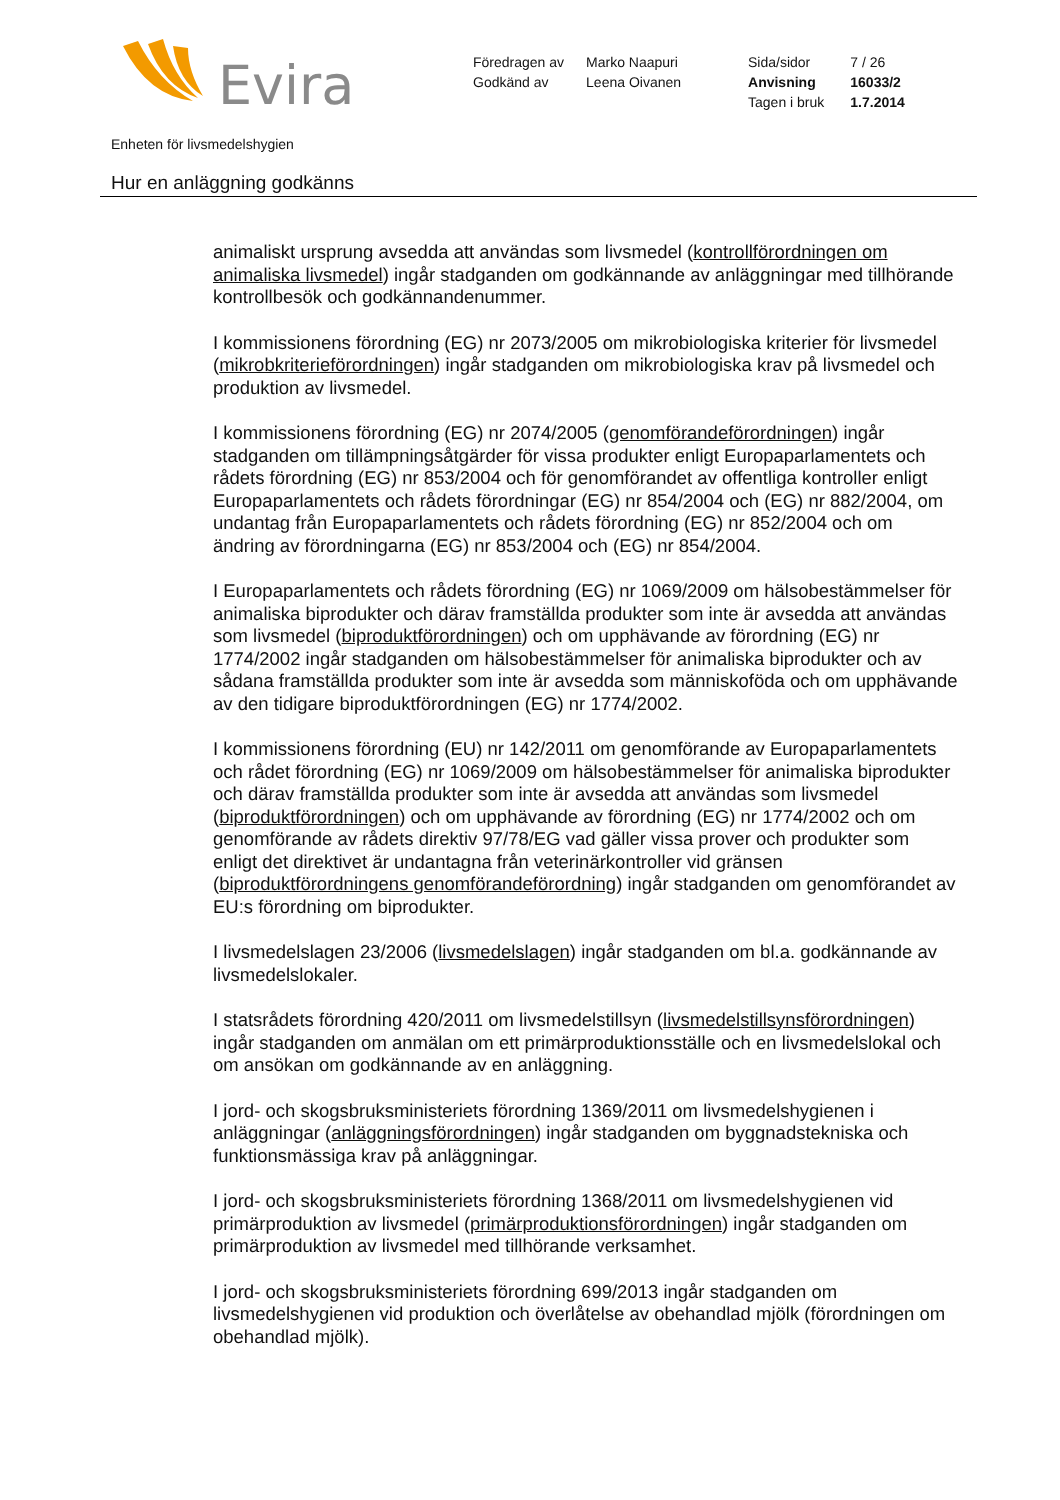Evira
| Föredragen av | Marko Naapuri | Sida/sidor | 7 / 26 |
| Godkänd av | Leena Oivanen | Anvisning | 16033/2 |
| | | Tagen i bruk | 1.7.2014 |
Enheten för livsmedelshygien
Hur en anläggning godkänns
animaliskt ursprung avsedda att användas som livsmedel (kontrollförordningen om animaliska livsmedel) ingår stadganden om godkännande av anläggningar med tillhörande kontrollbesök och godkännandenummer.
I kommissionens förordning (EG) nr 2073/2005 om mikrobiologiska kriterier för livsmedel (mikrobkriterieförordningen) ingår stadganden om mikrobiologiska krav på livsmedel och produktion av livsmedel.
I kommissionens förordning (EG) nr 2074/2005 (genomförandeförordningen) ingår stadganden om tillämpningsåtgärder för vissa produkter enligt Europaparlamentets och rådets förordning (EG) nr 853/2004 och för genomförandet av offentliga kontroller enligt Europaparlamentets och rådets förordningar (EG) nr 854/2004 och (EG) nr 882/2004, om undantag från Europaparlamentets och rådets förordning (EG) nr 852/2004 och om ändring av förordningarna (EG) nr 853/2004 och (EG) nr 854/2004.
I Europaparlamentets och rådets förordning (EG) nr 1069/2009 om hälsobestämmelser för animaliska biprodukter och därav framställda produkter som inte är avsedda att användas som livsmedel (biproduktförordningen) och om upphävande av förordning (EG) nr 1774/2002 ingår stadganden om hälsobestämmelser för animaliska biprodukter och av sådana framställda produkter som inte är avsedda som människoföda och om upphävande av den tidigare biproduktförordningen (EG) nr 1774/2002.
I kommissionens förordning (EU) nr 142/2011 om genomförande av Europaparlamentets och rådet förordning (EG) nr 1069/2009 om hälsobestämmelser för animaliska biprodukter och därav framställda produkter som inte är avsedda att användas som livsmedel (biproduktförordningen) och om upphävande av förordning (EG) nr 1774/2002 och om genomförande av rådets direktiv 97/78/EG vad gäller vissa prover och produkter som enligt det direktivet är undantagna från veterinärkontroller vid gränsen (biproduktförordningens genomförandeförordning) ingår stadganden om genomförandet av EU:s förordning om biprodukter.
I livsmedelslagen 23/2006 (livsmedelslagen) ingår stadganden om bl.a. godkännande av livsmedelslokaler.
I statsrådets förordning 420/2011 om livsmedelstillsyn (livsmedelstillsynsförordningen) ingår stadganden om anmälan om ett primärproduktionsställe och en livsmedelslokal och om ansökan om godkännande av en anläggning.
I jord- och skogsbruksministeriets förordning 1369/2011 om livsmedelshygienen i anläggningar (anläggningsförordningen) ingår stadganden om byggnadstekniska och funktionsmässiga krav på anläggningar.
I jord- och skogsbruksministeriets förordning 1368/2011 om livsmedelshygienen vid primärproduktion av livsmedel (primärproduktionsförordningen) ingår stadganden om primärproduktion av livsmedel med tillhörande verksamhet.
I jord- och skogsbruksministeriets förordning 699/2013 ingår stadganden om livsmedelshygienen vid produktion och överlåtelse av obehandlad mjölk (förordningen om obehandlad mjölk).